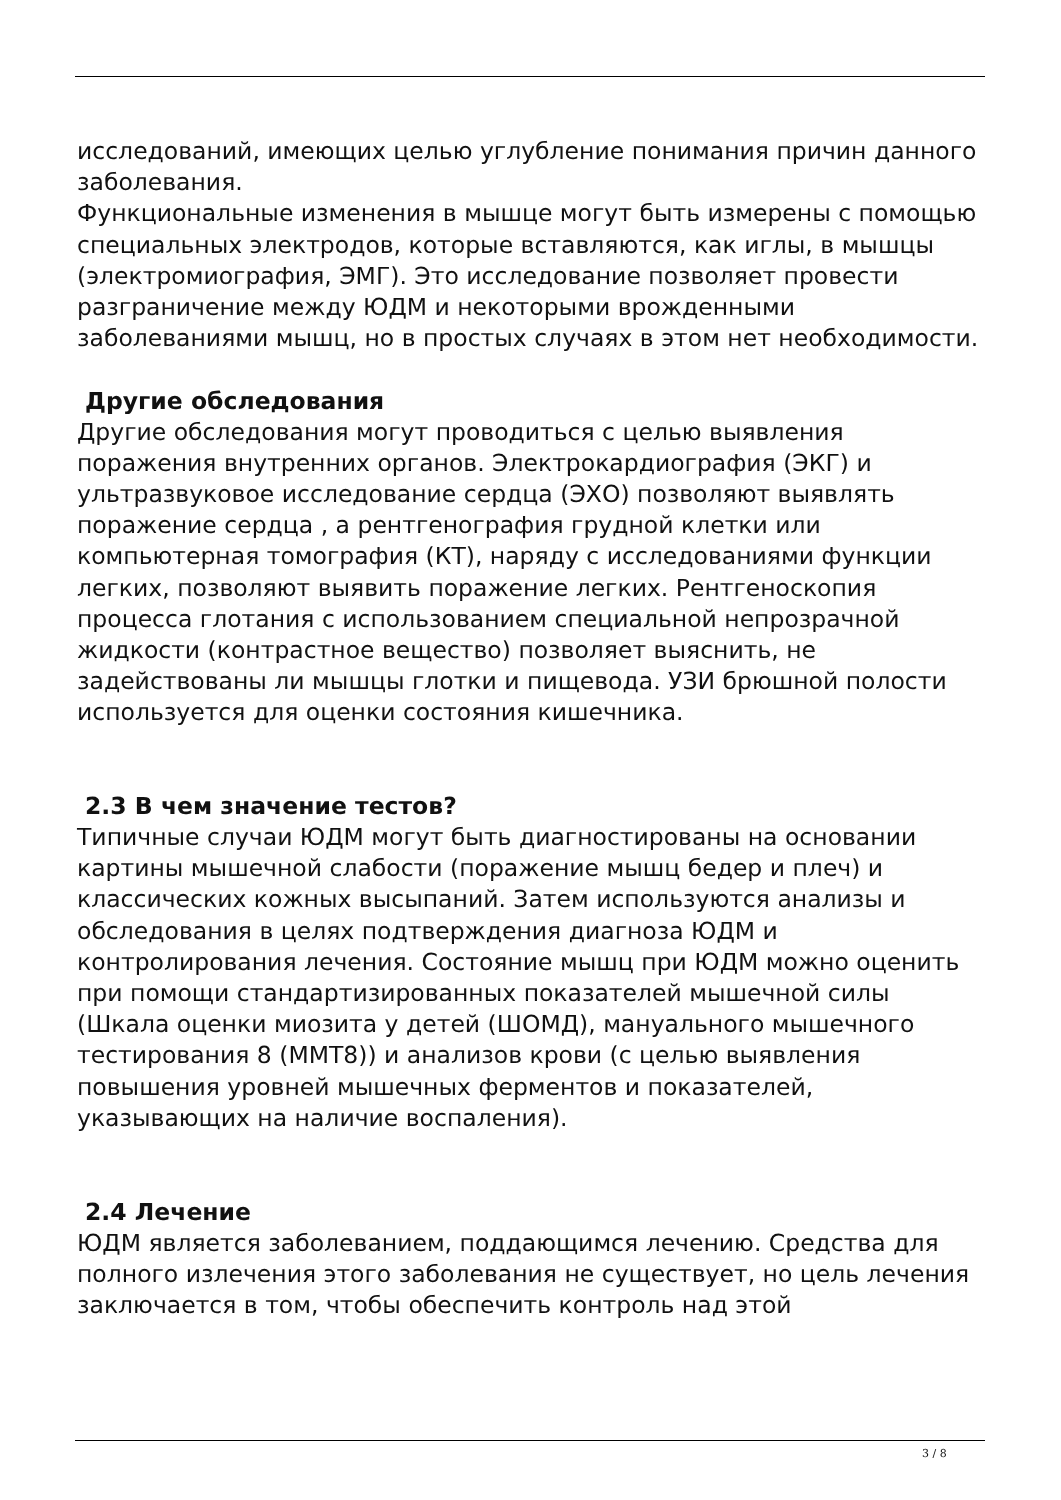исследований, имеющих целью углубление понимания причин данного заболевания.
Функциональные изменения в мышце могут быть измерены с помощью специальных электродов, которые вставляются, как иглы, в мышцы (электромиография, ЭМГ). Это исследование позволяет провести разграничение между ЮДМ и некоторыми врожденными заболеваниями мышц, но в простых случаях в этом нет необходимости.
Другие обследования
Другие обследования могут проводиться с целью выявления поражения внутренних органов. Электрокардиография (ЭКГ) и ультразвуковое исследование сердца (ЭХО) позволяют выявлять поражение сердца , а рентгенография грудной клетки или компьютерная томография (КТ), наряду с исследованиями функции легких, позволяют выявить поражение легких. Рентгеноскопия процесса глотания с использованием специальной непрозрачной жидкости (контрастное вещество) позволяет выяснить, не задействованы ли мышцы глотки и пищевода. УЗИ брюшной полости используется для оценки состояния кишечника.
2.3 В чем значение тестов?
Типичные случаи ЮДМ могут быть диагностированы на основании картины мышечной слабости (поражение мышц бедер и плеч) и классических кожных высыпаний. Затем используются анализы и обследования в целях подтверждения диагноза ЮДМ и контролирования лечения. Состояние мышц при ЮДМ можно оценить при помощи стандартизированных показателей мышечной силы (Шкала оценки миозита у детей (ШОМД), мануального мышечного тестирования 8 (ММТ8)) и анализов крови (с целью выявления повышения уровней мышечных ферментов и показателей, указывающих на наличие воспаления).
2.4 Лечение
ЮДМ является заболеванием, поддающимся лечению. Средства для полного излечения этого заболевания не существует, но цель лечения заключается в том, чтобы обеспечить контроль над этой
3 / 8